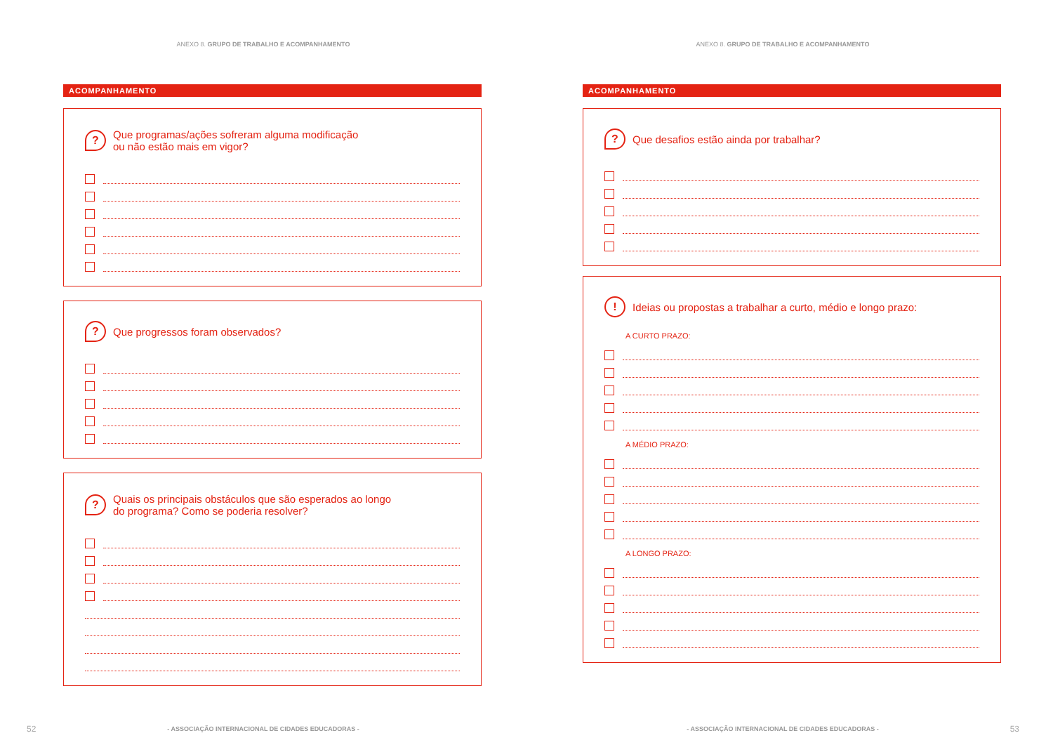ANEXO 8. GRUPO DE TRABALHO E ACOMPANHAMENTO
ACOMPANHAMENTO
?
Que programas/ações sofreram alguma modificação
ou não estão mais em vigor?
?
Que progressos foram observados?
?
Quais os principais obstáculos que são esperados ao longo
do programa? Como se poderia resolver?
52
- ASSOCIAÇÃO INTERNACIONAL DE CIDADES EDUCADORAS -
ANEXO 8. GRUPO DE TRABALHO E ACOMPANHAMENTO
ACOMPANHAMENTO
?
Que desafios estão ainda por trabalhar?
!
Ideias ou propostas a trabalhar a curto, médio e longo prazo:
A CURTO PRAZO:
A MÉDIO PRAZO:
A LONGO PRAZO:
- ASSOCIAÇÃO INTERNACIONAL DE CIDADES EDUCADORAS -
53